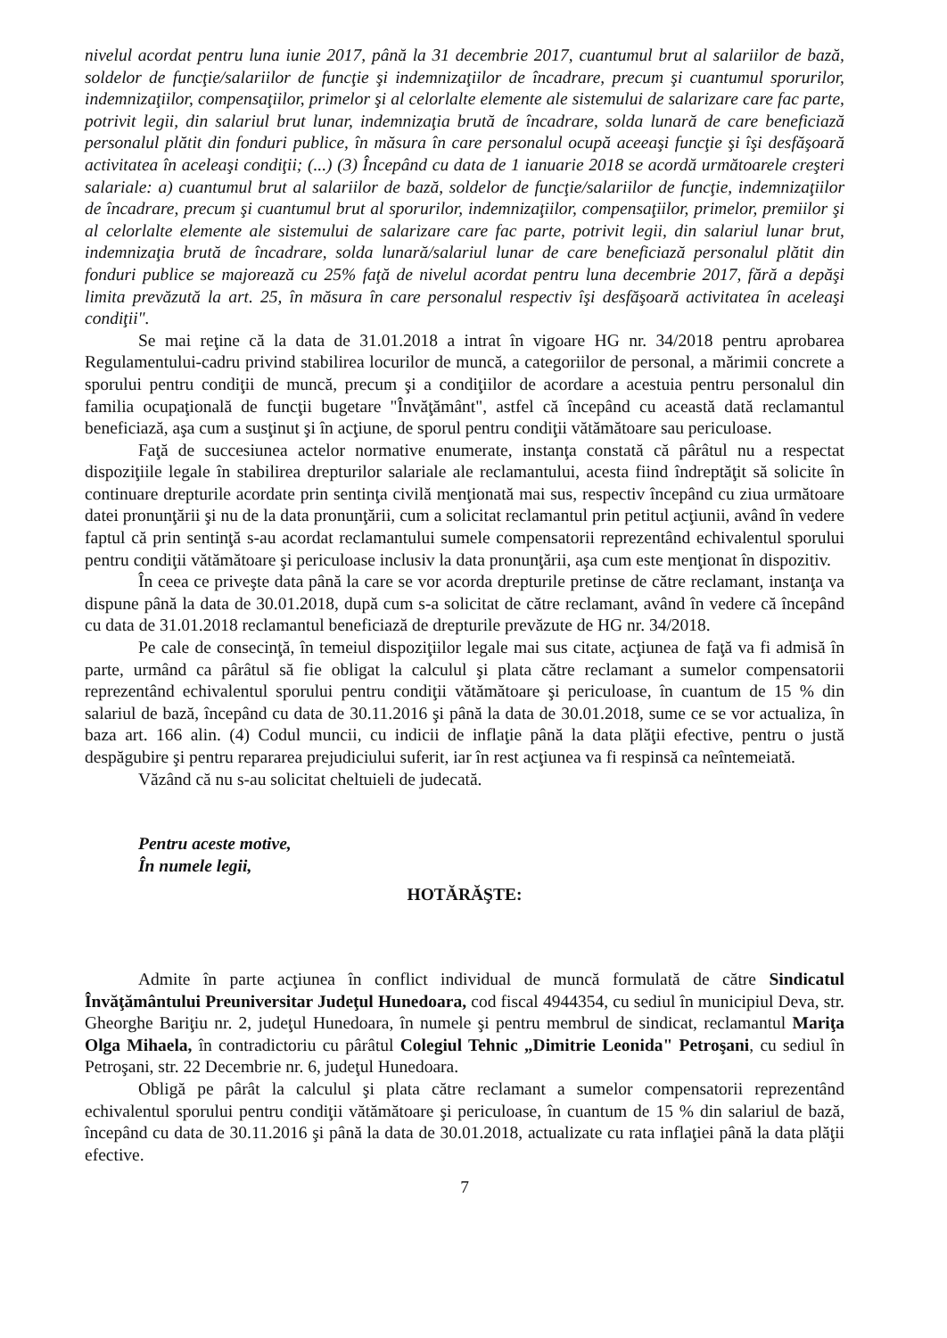nivelul acordat pentru luna iunie 2017, până la 31 decembrie 2017, cuantumul brut al salariilor de bază, soldelor de funcţie/salariilor de funcţie şi indemnizaţiilor de încadrare, precum şi cuantumul sporurilor, indemnizaţiilor, compensaţiilor, primelor şi al celorlalte elemente ale sistemului de salarizare care fac parte, potrivit legii, din salariul brut lunar, indemnizaţia brută de încadrare, solda lunară de care beneficiază personalul plătit din fonduri publice, în măsura în care personalul ocupă aceeaşi funcţie şi îşi desfăşoară activitatea în aceleaşi condiţii; (...) (3) Începând cu data de 1 ianuarie 2018 se acordă următoarele creşteri salariale: a) cuantumul brut al salariilor de bază, soldelor de funcţie/salariilor de funcţie, indemnizaţiilor de încadrare, precum şi cuantumul brut al sporurilor, indemnizaţiilor, compensaţiilor, primelor, premiilor şi al celorlalte elemente ale sistemului de salarizare care fac parte, potrivit legii, din salariul lunar brut, indemnizaţia brută de încadrare, solda lunară/salariul lunar de care beneficiază personalul plătit din fonduri publice se majorează cu 25% faţă de nivelul acordat pentru luna decembrie 2017, fără a depăşi limita prevăzută la art. 25, în măsura în care personalul respectiv îşi desfăşoară activitatea în aceleaşi condiţii".
Se mai reţine că la data de 31.01.2018 a intrat în vigoare HG nr. 34/2018 pentru aprobarea Regulamentului-cadru privind stabilirea locurilor de muncă, a categoriilor de personal, a mărimii concrete a sporului pentru condiţii de muncă, precum şi a condiţiilor de acordare a acestuia pentru personalul din familia ocupaţională de funcţii bugetare "Învăţământ", astfel că începând cu această dată reclamantul beneficiază, aşa cum a susţinut şi în acţiune, de sporul pentru condiţii vătămătoare sau periculoase.
Faţă de succesiunea actelor normative enumerate, instanţa constată că pârâtul nu a respectat dispoziţiile legale în stabilirea drepturilor salariale ale reclamantului, acesta fiind îndreptăţit să solicite în continuare drepturile acordate prin sentinţa civilă menţionată mai sus, respectiv începând cu ziua următoare datei pronunţării şi nu de la data pronunţării, cum a solicitat reclamantul prin petitul acţiunii, având în vedere faptul că prin sentinţă s-au acordat reclamantului sumele compensatorii reprezentând echivalentul sporului pentru condiţii vătămătoare şi periculoase inclusiv la data pronunţării, aşa cum este menţionat în dispozitiv.
În ceea ce priveşte data până la care se vor acorda drepturile pretinse de către reclamant, instanţa va dispune până la data de 30.01.2018, după cum s-a solicitat de către reclamant, având în vedere că începând cu data de 31.01.2018 reclamantul beneficiază de drepturile prevăzute de HG nr. 34/2018.
Pe cale de consecinţă, în temeiul dispoziţiilor legale mai sus citate, acţiunea de faţă va fi admisă în parte, urmând ca pârâtul să fie obligat la calculul şi plata către reclamant a sumelor compensatorii reprezentând echivalentul sporului pentru condiţii vătămătoare şi periculoase, în cuantum de 15 % din salariul de bază, începând cu data de 30.11.2016 şi până la data de 30.01.2018, sume ce se vor actualiza, în baza art. 166 alin. (4) Codul muncii, cu indicii de inflaţie până la data plăţii efective, pentru o justă despăgubire şi pentru repararea prejudiciului suferit, iar în rest acţiunea va fi respinsă ca neîntemeiată.
Văzând că nu s-au solicitat cheltuieli de judecată.
Pentru aceste motive,
În numele legii,
HOTĂRĂŞTE:
Admite în parte acţiunea în conflict individual de muncă formulată de către Sindicatul Învăţământului Preuniversitar Judeţul Hunedoara, cod fiscal 4944354, cu sediul în municipiul Deva, str. Gheorghe Bariţiu nr. 2, judeţul Hunedoara, în numele şi pentru membrul de sindicat, reclamantul Mariţa Olga Mihaela, în contradictoriu cu pârâtul Colegiul Tehnic „Dimitrie Leonida" Petroşani, cu sediul în Petroşani, str. 22 Decembrie nr. 6, judeţul Hunedoara.
Obligă pe pârât la calculul şi plata către reclamant a sumelor compensatorii reprezentând echivalentul sporului pentru condiţii vătămătoare şi periculoase, în cuantum de 15 % din salariul de bază, începând cu data de 30.11.2016 şi până la data de 30.01.2018, actualizate cu rata inflaţiei până la data plăţii efective.
7